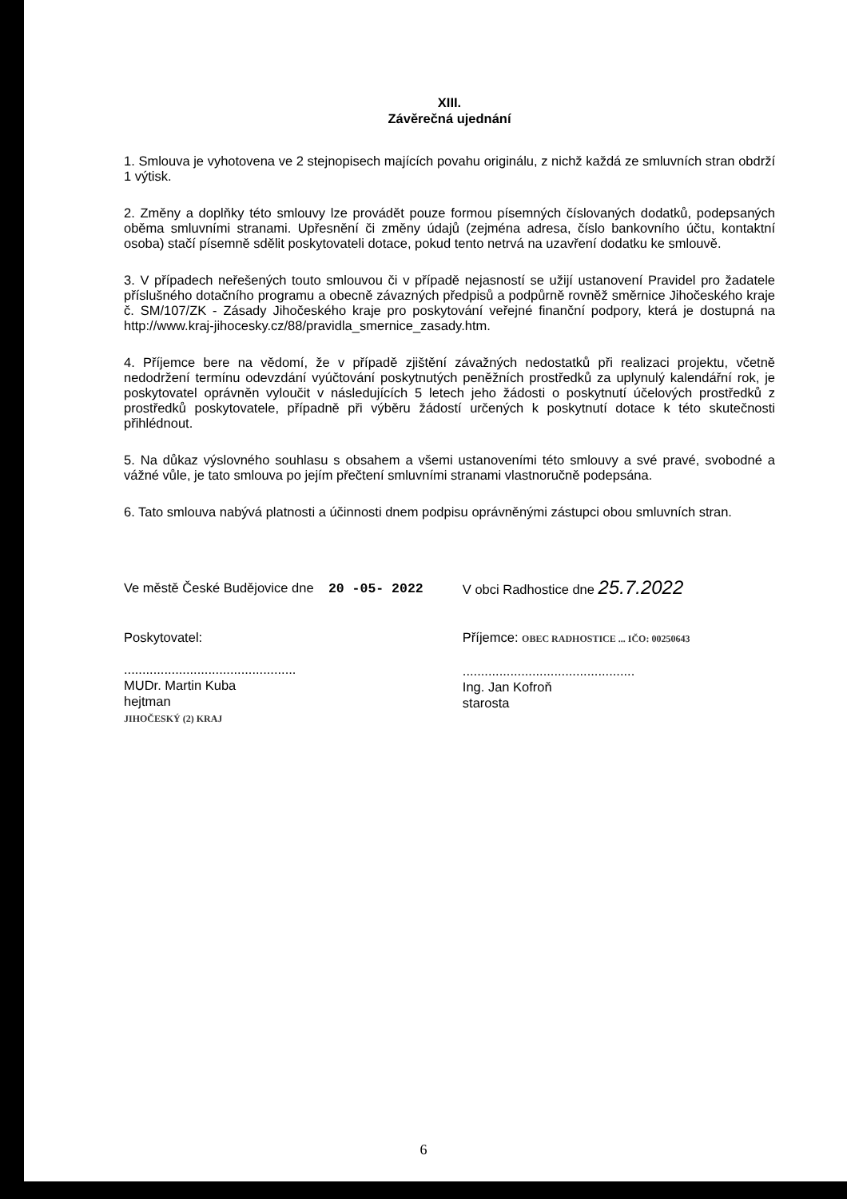XIII.
Závěrečná ujednání
1. Smlouva je vyhotovena ve 2 stejnopisech majících povahu originálu, z nichž každá ze smluvních stran obdrží 1 výtisk.
2. Změny a doplňky této smlouvy lze provádět pouze formou písemných číslovaných dodatků, podepsaných oběma smluvními stranami. Upřesnění či změny údajů (zejména adresa, číslo bankovního účtu, kontaktní osoba) stačí písemně sdělit poskytovateli dotace, pokud tento netrvá na uzavření dodatku ke smlouvě.
3. V případech neřešených touto smlouvou či v případě nejasností se užijí ustanovení Pravidel pro žadatele příslušného dotačního programu a obecně závazných předpisů a podpůrně rovněž směrnice Jihočeského kraje č. SM/107/ZK - Zásady Jihočeského kraje pro poskytování veřejné finanční podpory, která je dostupná na http://www.kraj-jihocesky.cz/88/pravidla_smernice_zasady.htm.
4. Příjemce bere na vědomí, že v případě zjištění závažných nedostatků při realizaci projektu, včetně nedodržení termínu odevzdání vyúčtování poskytnutých peněžních prostředků za uplynulý kalendářní rok, je poskytovatel oprávněn vyloučit v následujících 5 letech jeho žádosti o poskytnutí účelových prostředků z prostředků poskytovatele, případně při výběru žádostí určených k poskytnutí dotace k této skutečnosti přihlédnout.
5. Na důkaz výslovného souhlasu s obsahem a všemi ustanoveními této smlouvy a své pravé, svobodné a vážné vůle, je tato smlouva po jejím přečtení smluvními stranami vlastnoručně podepsána.
6. Tato smlouva nabývá platnosti a účinnosti dnem podpisu oprávněnými zástupci obou smluvních stran.
Ve městě České Budějovice dne 20 -05- 2022
Poskytovatel:
...............................................
MUDr. Martin Kuba
hejtman
JIHOČESKÝ (2) KRAJ
V obci Radhostice dne 25.7.2022
Příjemce: OBEC RADHOSTICE ... IČO: 00250643
...............................................
Ing. Jan Kofroň
starosta
6